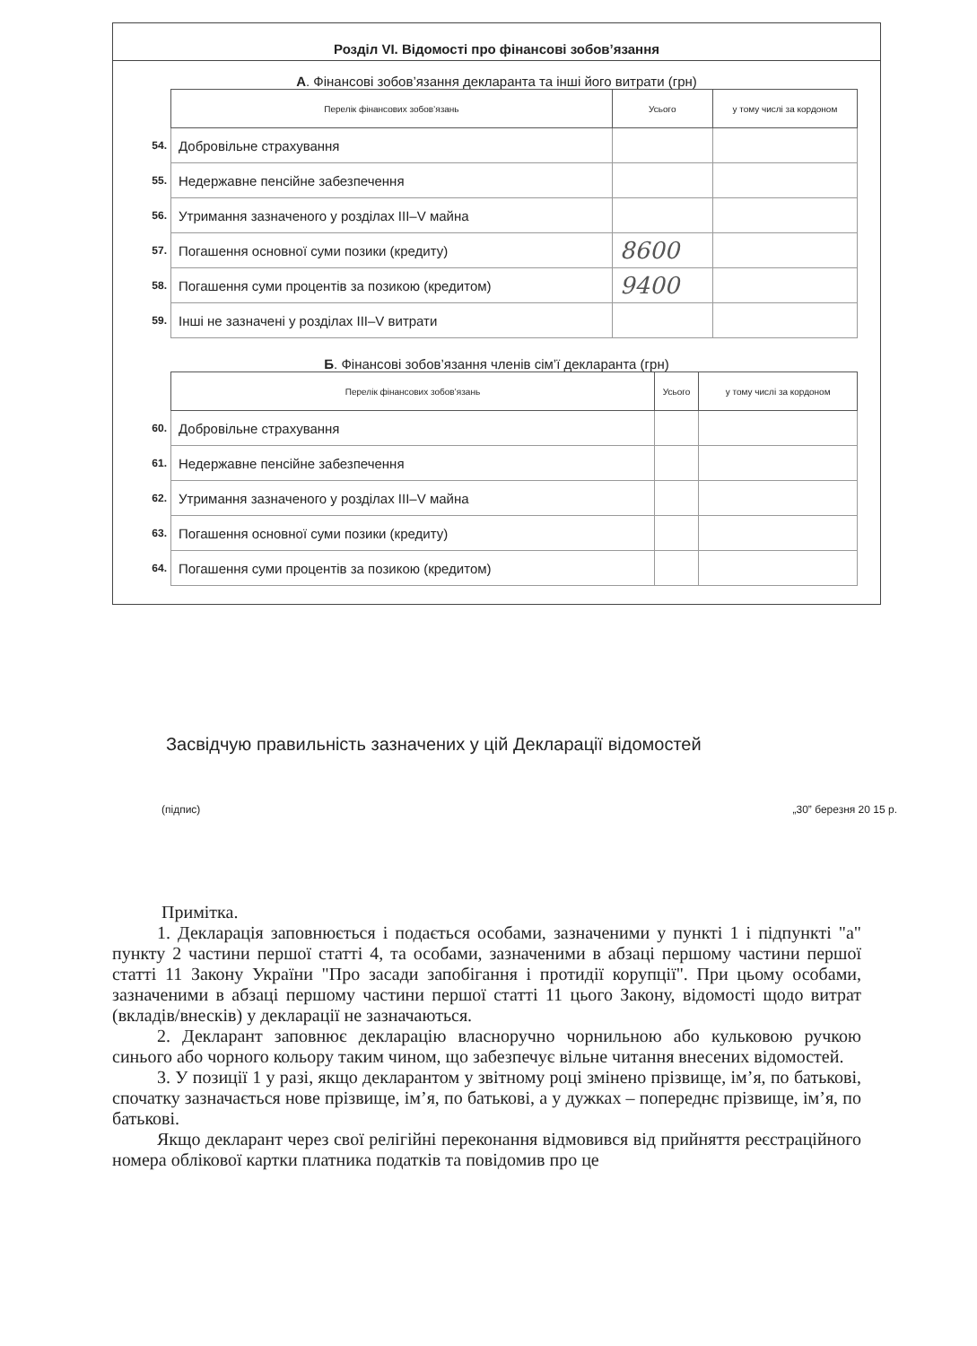Розділ VI. Відомості про фінансові зобов’язання
А. Фінансові зобов’язання декларанта та інші його витрати (грн)
| | Перелік фінансових зобов’язань | Усього | у тому числі за кордоном |
| 54. | Добровільне страхування | | |
| 55. | Недержавне пенсійне забезпечення | | |
| 56. | Утримання зазначеного у розділах III–V майна | | |
| 57. | Погашення основної суми позики (кредиту) | 8600 | |
| 58. | Погашення суми процентів за позикою (кредитом) | 9400 | |
| 59. | Інші не зазначені у розділах III–V витрати | | |
Б. Фінансові зобов’язання членів сім’ї декларанта (грн)
| | Перелік фінансових зобов’язань | Усього | у тому числі за кордоном |
| 60. | Добровільне страхування | | |
| 61. | Недержавне пенсійне забезпечення | | |
| 62. | Утримання зазначеного у розділах III–V майна | | |
| 63. | Погашення основної суми позики (кредиту) | | |
| 64. | Погашення суми процентів за позикою (кредитом) | | |
Засвідчую правильність зазначених у цій Декларації відомостей
(підпис) „30” березня 20 15 р.
Примітка.
1. Декларація заповнюється і подається особами, зазначеними у пункті 1 і підпункті "а" пункту 2 частини першої статті 4, та особами, зазначеними в абзаці першому частини першої статті 11 Закону України "Про засади запобігання і протидії корупції". При цьому особами, зазначеними в абзаці першому частини першої статті 11 цього Закону, відомості щодо витрат (вкладів/внесків) у декларації не зазначаються.
2. Декларант заповнює декларацію власноручно чорнильною або кульковою ручкою синього або чорного кольору таким чином, що забезпечує вільне читання внесених відомостей.
3. У позиції 1 у разі, якщо декларантом у звітному році змінено прізвище, ім’я, по батькові, спочатку зазначається нове прізвище, ім’я, по батькові, а у дужках – попереднє прізвище, ім’я, по батькові.
Якщо декларант через свої релігійні переконання відмовився від прийняття реєстраційного номера облікової картки платника податків та повідомив про це